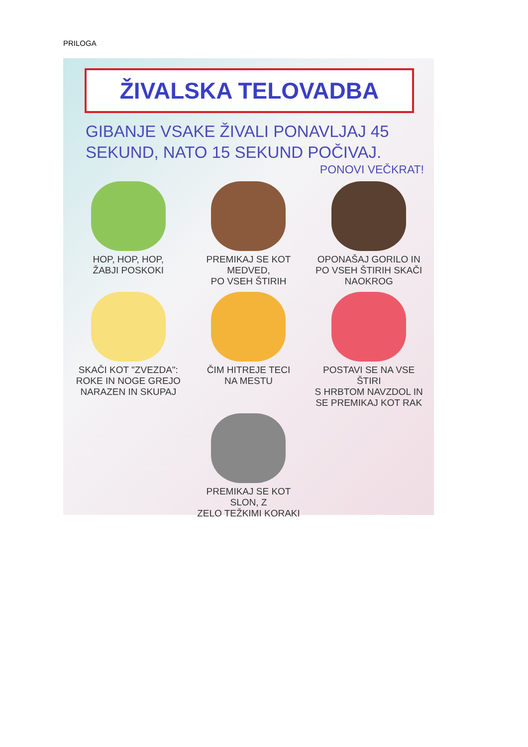PRILOGA
ŽIVALSKA TELOVADBA
GIBANJE VSAKE ŽIVALI PONAVLJAJ 45 SEKUND, NATO 15 SEKUND POČIVAJ.
PONOVI VEČKRAT!
HOP, HOP, HOP,
ŽABJI POSKOKI
PREMIKAJ SE KOT MEDVED,
PO VSEH ŠTIRIH
OPONAŠAJ GORILO IN
PO VSEH ŠTIRIH SKAČI
NAOKROG
SKAČI KOT "ZVEZDA":
ROKE IN NOGE GREJO
NARAZEN IN SKUPAJ
ČIM HITREJE TECI
NA MESTU
POSTAVI SE NA VSE ŠTIRI
S HRBTOM NAVZDOL IN
SE PREMIKAJ KOT RAK
PREMIKAJ SE KOT SLON, Z
ZELO TEŽKIMI KORAKI